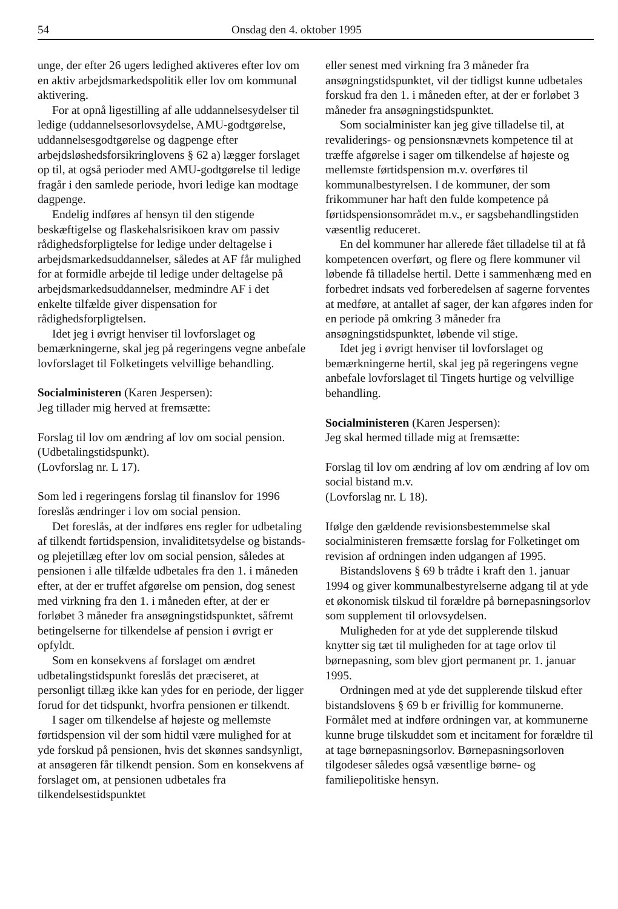54 Onsdag den 4. oktober 1995
unge, der efter 26 ugers ledighed aktiveres efter lov om en aktiv arbejdsmarkedspolitik eller lov om kommunal aktivering.
For at opnå ligestilling af alle uddannelsesydelser til ledige (uddannelsesorlovsydelse, AMU-godtgørelse, uddannelsesgodtgørelse og dagpenge efter arbejdsløshedsforsikringlovens § 62 a) lægger forslaget op til, at også perioder med AMU-godtgørelse til ledige fragår i den samlede periode, hvori ledige kan modtage dagpenge.
Endelig indføres af hensyn til den stigende beskæftigelse og flaskehalsrisikoen krav om passiv rådighedsforpligtelse for ledige under deltagelse i arbejdsmarkedsuddannelser, således at AF får mulighed for at formidle arbejde til ledige under deltagelse på arbejdsmarkedsuddannelser, medmindre AF i det enkelte tilfælde giver dispensation for rådighedsforpligtelsen.
Idet jeg i øvrigt henviser til lovforslaget og bemærkningerne, skal jeg på regeringens vegne anbefale lovforslaget til Folketingets velvillige behandling.
Socialministeren (Karen Jespersen):
Jeg tillader mig herved at fremsætte:
Forslag til lov om ændring af lov om social pension. (Udbetalingstidspunkt).
(Lovforslag nr. L 17).
Som led i regeringens forslag til finanslov for 1996 foreslås ændringer i lov om social pension.
Det foreslås, at der indføres ens regler for udbetaling af tilkendt førtidspension, invaliditetsydelse og bistands- og plejetillæg efter lov om social pension, således at pensionen i alle tilfælde udbetales fra den 1. i måneden efter, at der er truffet afgørelse om pension, dog senest med virkning fra den 1. i måneden efter, at der er forløbet 3 måneder fra ansøgningstidspunktet, såfremt betingelserne for tilkendelse af pension i øvrigt er opfyldt.
Som en konsekvens af forslaget om ændret udbetalingstidspunkt foreslås det præciseret, at personligt tillæg ikke kan ydes for en periode, der ligger forud for det tidspunkt, hvorfra pensionen er tilkendt.
I sager om tilkendelse af højeste og mellemste førtidspension vil der som hidtil være mulighed for at yde forskud på pensionen, hvis det skønnes sandsynligt, at ansøgeren får tilkendt pension. Som en konsekvens af forslaget om, at pensionen udbetales fra tilkendelsestidspunktet
eller senest med virkning fra 3 måneder fra ansøgningstidspunktet, vil der tidligst kunne udbetales forskud fra den 1. i måneden efter, at der er forløbet 3 måneder fra ansøgningstidspunktet.
Som socialminister kan jeg give tilladelse til, at revaliderings- og pensionsnævnets kompetence til at træffe afgørelse i sager om tilkendelse af højeste og mellemste førtidspension m.v. overføres til kommunalbestyrelsen. I de kommuner, der som frikommuner har haft den fulde kompetence på førtidspensionsområdet m.v., er sagsbehandlingstiden væsentlig reduceret.
En del kommuner har allerede fået tilladelse til at få kompetencen overført, og flere og flere kommuner vil løbende få tilladelse hertil. Dette i sammenhæng med en forbedret indsats ved forberedelsen af sagerne forventes at medføre, at antallet af sager, der kan afgøres inden for en periode på omkring 3 måneder fra ansøgningstidspunktet, løbende vil stige.
Idet jeg i øvrigt henviser til lovforslaget og bemærkningerne hertil, skal jeg på regeringens vegne anbefale lovforslaget til Tingets hurtige og velvillige behandling.
Socialministeren (Karen Jespersen):
Jeg skal hermed tillade mig at fremsætte:
Forslag til lov om ændring af lov om ændring af lov om social bistand m.v.
(Lovforslag nr. L 18).
Ifølge den gældende revisionsbestemmelse skal socialministeren fremsætte forslag for Folketinget om revision af ordningen inden udgangen af 1995.
Bistandslovens § 69 b trådte i kraft den 1. januar 1994 og giver kommunalbestyrelserne adgang til at yde et økonomisk tilskud til forældre på børnepasningsorlov som supplement til orlovsydelsen.
Muligheden for at yde det supplerende tilskud knytter sig tæt til muligheden for at tage orlov til børnepasning, som blev gjort permanent pr. 1. januar 1995.
Ordningen med at yde det supplerende tilskud efter bistandslovens § 69 b er frivillig for kommunerne. Formålet med at indføre ordningen var, at kommunerne kunne bruge tilskuddet som et incitament for forældre til at tage børnepasningsorlov. Børnepasningsorloven tilgodeser således også væsentlige børne- og familiepolitiske hensyn.